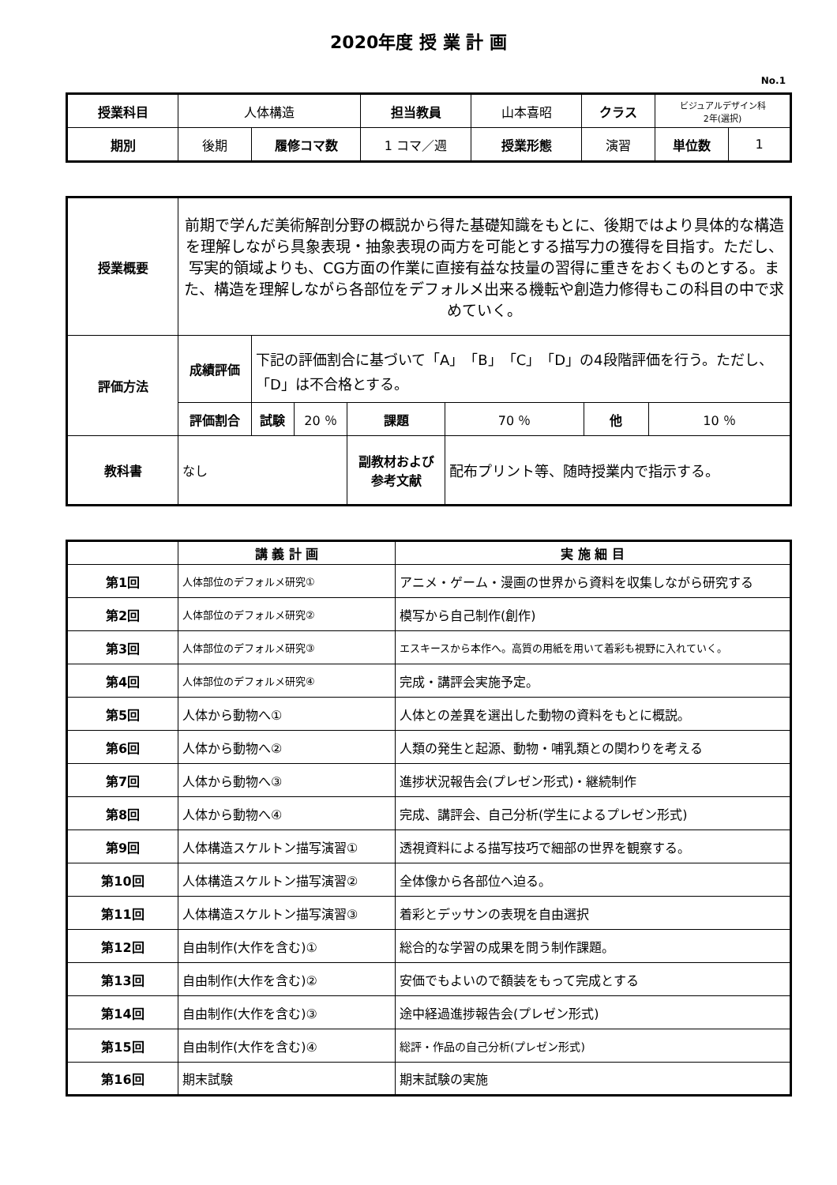2020年度 授 業 計 画
No.1
| 授業科目 | 人体構造 | | 担当教員 | 山本喜昭 | クラス | ビジュアルデザイン科 2年(選択) | |
| 期別 | 後期 | 履修コマ数 | 1 コマ／週 | 授業形態 | 演習 | 単位数 | 1 |
| 授業概要 | 前期で学んだ美術解剖分野の概説から得た基礎知識をもとに、後期ではより具体的な構造を理解しながら具象表現・抽象表現の両方を可能とする描写力の獲得を目指す。ただし、写実的領域よりも、CG方面の作業に直接有益な技量の習得に重きをおくものとする。また、構造を理解しながら各部位をデフォルメ出来る機転や創造力修得もこの科目の中で求めていく。 | | | | | | |
| 評価方法 | 成績評価 | 下記の評価割合に基づいて「A」「B」「C」「D」の4段階評価を行う。ただし、「D」は不合格とする。 | | | | | |
| | 評価割合 | 試験 | 20 ％ | 課題 | 70 ％ | 他 | 10 ％ |
| 教科書 | なし | | | 副教材および 参考文献 | 配布プリント等、随時授業内で指示する。 | | |
| | 講 義 計 画 | 実 施 細 目 |
| --- | --- | --- |
| 第1回 | 人体部位のデフォルメ研究① | アニメ・ゲーム・漫画の世界から資料を収集しながら研究する |
| 第2回 | 人体部位のデフォルメ研究② | 模写から自己制作(創作) |
| 第3回 | 人体部位のデフォルメ研究③ | エスキースから本作へ。高質の用紙を用いて着彩も視野に入れていく。 |
| 第4回 | 人体部位のデフォルメ研究④ | 完成・講評会実施予定。 |
| 第5回 | 人体から動物へ① | 人体との差異を選出した動物の資料をもとに概説。 |
| 第6回 | 人体から動物へ② | 人類の発生と起源、動物・哺乳類との関わりを考える |
| 第7回 | 人体から動物へ③ | 進捗状況報告会(プレゼン形式)・継続制作 |
| 第8回 | 人体から動物へ④ | 完成、講評会、自己分析(学生によるプレゼン形式) |
| 第9回 | 人体構造スケルトン描写演習① | 透視資料による描写技巧で細部の世界を観察する。 |
| 第10回 | 人体構造スケルトン描写演習② | 全体像から各部位へ迫る。 |
| 第11回 | 人体構造スケルトン描写演習③ | 着彩とデッサンの表現を自由選択 |
| 第12回 | 自由制作(大作を含む)① | 総合的な学習の成果を問う制作課題。 |
| 第13回 | 自由制作(大作を含む)② | 安価でもよいので額装をもって完成とする |
| 第14回 | 自由制作(大作を含む)③ | 途中経過進捗報告会(プレゼン形式) |
| 第15回 | 自由制作(大作を含む)④ | 総評・作品の自己分析(プレゼン形式) |
| 第16回 | 期末試験 | 期末試験の実施 |